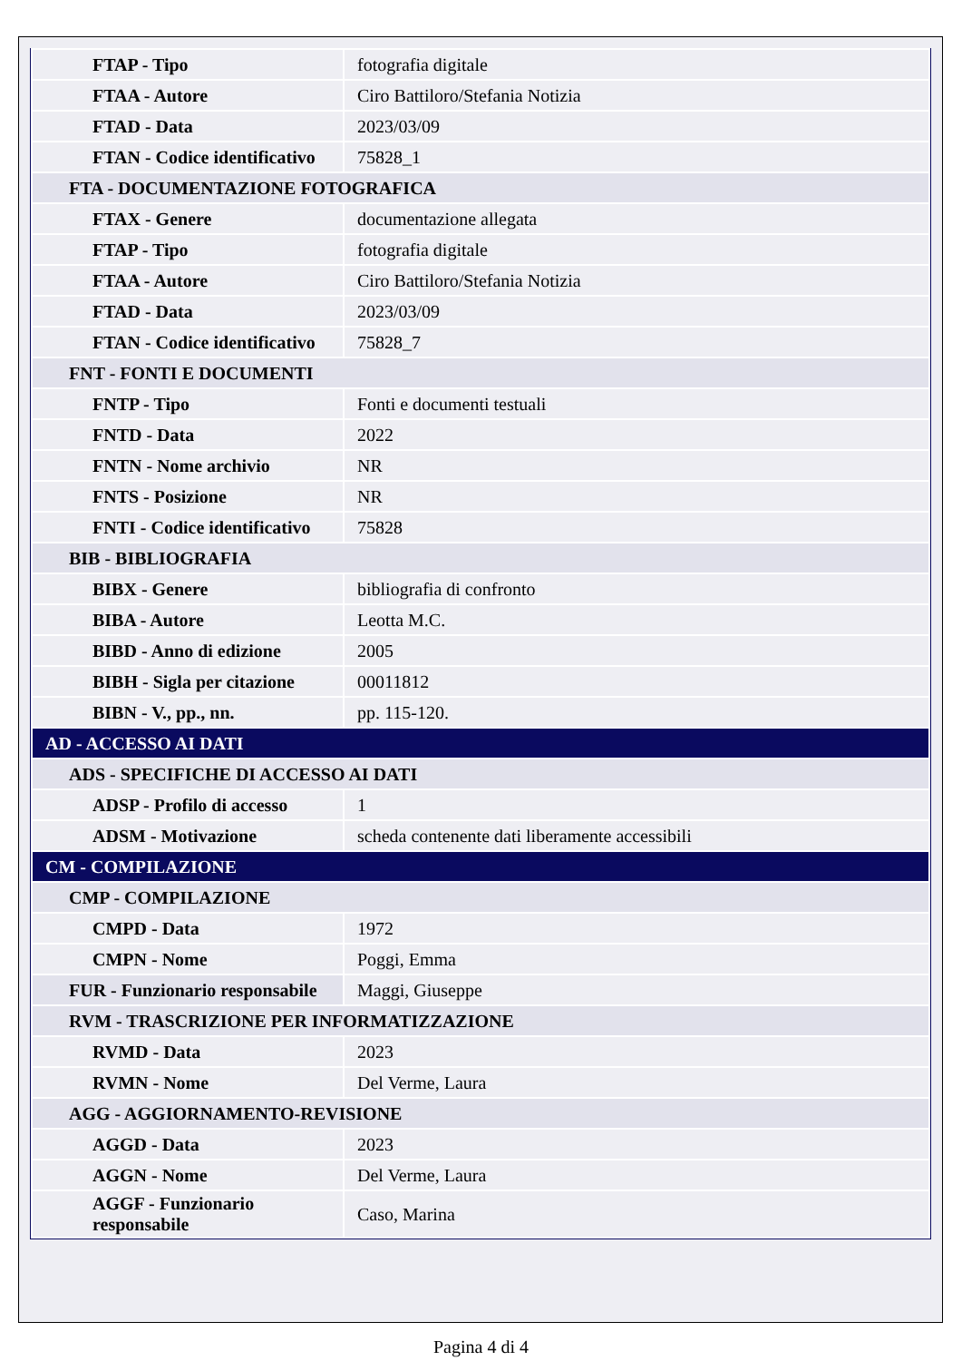| FTAP - Tipo | fotografia digitale |
| FTAA - Autore | Ciro Battiloro/Stefania Notizia |
| FTAD - Data | 2023/03/09 |
| FTAN - Codice identificativo | 75828_1 |
| FTA - DOCUMENTAZIONE FOTOGRAFICA | |
| FTAX - Genere | documentazione allegata |
| FTAP - Tipo | fotografia digitale |
| FTAA - Autore | Ciro Battiloro/Stefania Notizia |
| FTAD - Data | 2023/03/09 |
| FTAN - Codice identificativo | 75828_7 |
| FNT - FONTI E DOCUMENTI | |
| FNTP - Tipo | Fonti e documenti testuali |
| FNTD - Data | 2022 |
| FNTN - Nome archivio | NR |
| FNTS - Posizione | NR |
| FNTI - Codice identificativo | 75828 |
| BIB - BIBLIOGRAFIA | |
| BIBX - Genere | bibliografia di confronto |
| BIBA - Autore | Leotta M.C. |
| BIBD - Anno di edizione | 2005 |
| BIBH - Sigla per citazione | 00011812 |
| BIBN - V., pp., nn. | pp. 115-120. |
| AD - ACCESSO AI DATI | |
| ADS - SPECIFICHE DI ACCESSO AI DATI | |
| ADSP - Profilo di accesso | 1 |
| ADSM - Motivazione | scheda contenente dati liberamente accessibili |
| CM - COMPILAZIONE | |
| CMP - COMPILAZIONE | |
| CMPD - Data | 1972 |
| CMPN - Nome | Poggi, Emma |
| FUR - Funzionario responsabile | Maggi, Giuseppe |
| RVM - TRASCRIZIONE PER INFORMATIZZAZIONE | |
| RVMD - Data | 2023 |
| RVMN - Nome | Del Verme, Laura |
| AGG - AGGIORNAMENTO-REVISIONE | |
| AGGD - Data | 2023 |
| AGGN - Nome | Del Verme, Laura |
| AGGF - Funzionario responsabile | Caso, Marina |
Pagina 4 di 4